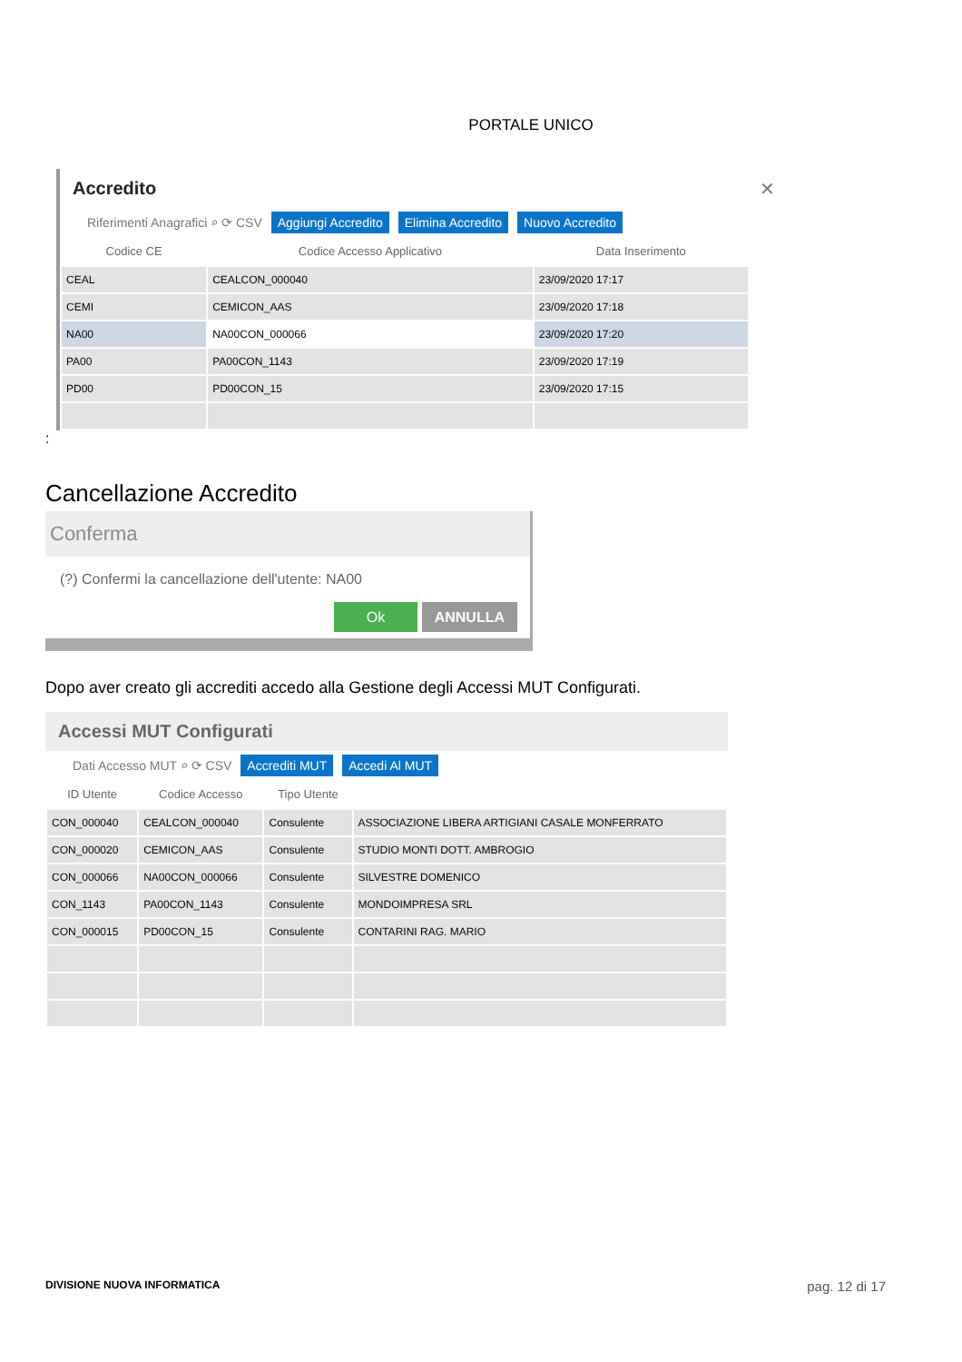PORTALE UNICO
Accredito ✕
Riferimenti Anagrafici ⌕ ⟳ CSV Aggiungi Accredito Elimina Accredito Nuovo Accredito
| Codice CE | Codice Accesso Applicativo | Data Inserimento |
| --- | --- | --- |
| CEAL | CEALCON_000040 | 23/09/2020 17:17 |
| CEMI | CEMICON_AAS | 23/09/2020 17:18 |
| NA00 | NA00CON_000066 | 23/09/2020 17:20 |
| PA00 | PA00CON_1143 | 23/09/2020 17:19 |
| PD00 | PD00CON_15 | 23/09/2020 17:15 |
:
Cancellazione Accredito
Conferma
(?) Confermi la cancellazione dell'utente: NA00
Ok ANNULLA
Dopo aver creato gli accrediti accedo alla Gestione degli Accessi MUT Configurati.
Accessi MUT Configurati
Dati Accesso MUT ⌕ ⟳ CSV Accrediti MUT Accedi Al MUT
| ID Utente | Codice Accesso | Tipo Utente | |
| --- | --- | --- | --- |
| CON_000040 | CEALCON_000040 | Consulente | ASSOCIAZIONE LIBERA ARTIGIANI CASALE MONFERRATO |
| CON_000020 | CEMICON_AAS | Consulente | STUDIO MONTI DOTT. AMBROGIO |
| CON_000066 | NA00CON_000066 | Consulente | SILVESTRE DOMENICO |
| CON_1143 | PA00CON_1143 | Consulente | MONDOIMPRESA SRL |
| CON_000015 | PD00CON_15 | Consulente | CONTARINI RAG. MARIO |
DIVISIONE NUOVA INFORMATICA pag. 12 di 17